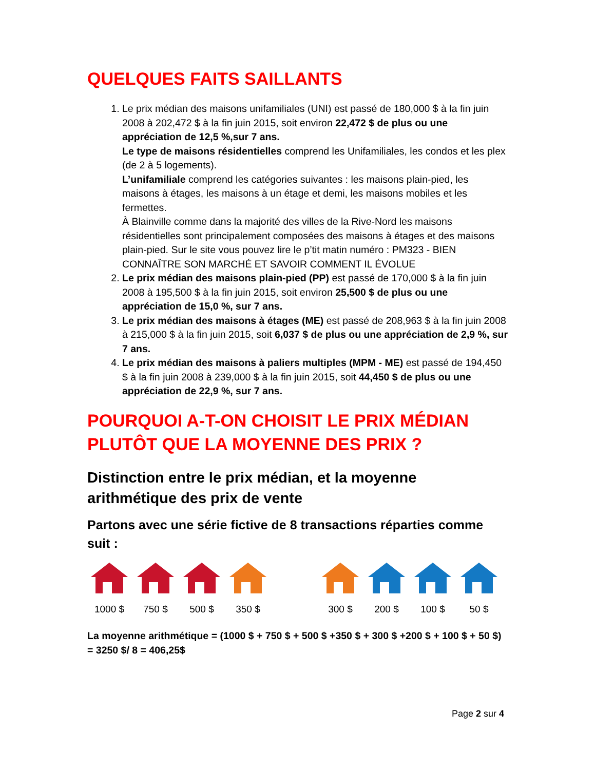QUELQUES FAITS SAILLANTS
1. Le prix médian des maisons unifamiliales (UNI) est passé de 180,000 $ à la fin juin 2008 à 202,472 $ à la fin juin 2015, soit environ 22,472 $ de plus ou une appréciation de 12,5 %,sur 7 ans.
Le type de maisons résidentielles comprend les Unifamiliales, les condos et les plex (de 2 à 5 logements).
L’unifamiliale comprend les catégories suivantes : les maisons plain-pied, les maisons à étages, les maisons à un étage et demi, les maisons mobiles et les fermettes.
À Blainville comme dans la majorité des villes de la Rive-Nord les maisons résidentielles sont principalement composées des maisons à étages et des maisons plain-pied. Sur le site vous pouvez lire le p’tit matin numéro : PM323 - BIEN CONNAÎTRE SON MARCHÉ ET SAVOIR COMMENT IL ÉVOLUE
2. Le prix médian des maisons plain-pied (PP) est passé de 170,000 $ à la fin juin 2008 à 195,500 $ à la fin juin 2015, soit environ 25,500 $ de plus ou une appréciation de 15,0 %, sur 7 ans.
3. Le prix médian des maisons à étages (ME) est passé de 208,963 $ à la fin juin 2008 à 215,000 $ à la fin juin 2015, soit 6,037 $ de plus ou une appréciation de 2,9 %, sur 7 ans.
4. Le prix médian des maisons à paliers multiples (MPM - ME) est passé de 194,450 $ à la fin juin 2008 à 239,000 $ à la fin juin 2015, soit 44,450 $ de plus ou une appréciation de 22,9 %, sur 7 ans.
POURQUOI A-T-ON CHOISIT LE PRIX MÉDIAN PLUTÔT QUE LA MOYENNE DES PRIX ?
Distinction entre le prix médian, et la moyenne arithmétique des prix de vente
Partons avec une série fictive de 8 transactions réparties comme suit :
1000 $ 750 $ 500 $ 350 $ 300 $ 200 $ 100 $ 50 $
La moyenne arithmétique = (1000 $ + 750 $ + 500 $ +350 $ + 300 $ +200 $ + 100 $ + 50 $) = 3250 $/ 8 = 406,25$
Page 2 sur 4